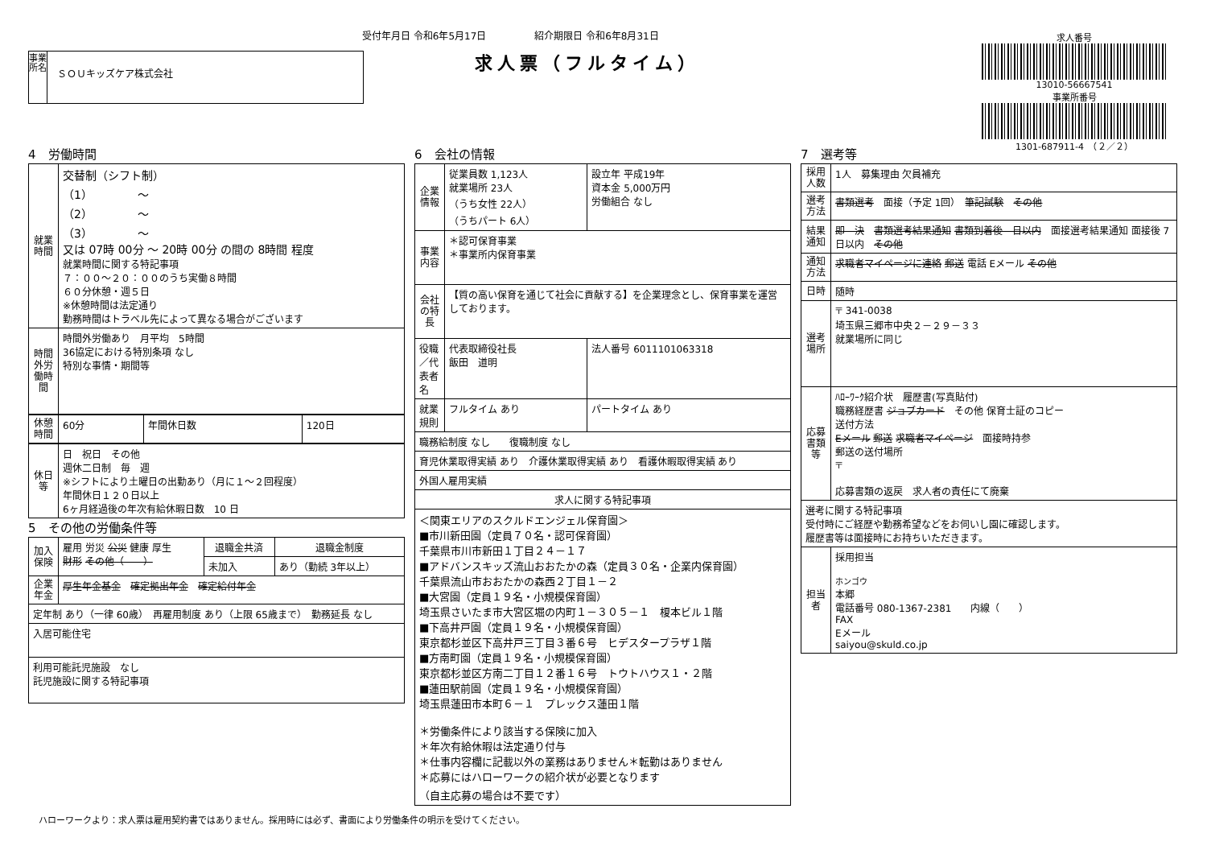受付年月日 令和6年5月17日　　　　　紹介期限日 令和6年8月31日
求人票（フルタイム）
事業所名
ＳＯＵキッズケア株式会社
求人番号
13010-56667541
事業所番号
1301-687911-4　（２／２）
4　労働時間
| 就業時間 | 交替制（シフト制） （1） ～ （2） ～ （3） ～ 又は 07時 00分 ～ 20時 00分 の間の 8時間 程度 就業時間に関する特記事項 ７：００～２０：００のうち実働８時間 ６０分休憩・週５日 ※休憩時間は法定通り 勤務時間はトラベル先によって異なる場合がございます |
| 時間外労働時間 | 時間外労働あり 月平均 5時間 36協定における特別条項 なし 特別な事情・期間等 |
| 休憩時間 | 60分 | 年間休日数 | 120日 |
| 休日等 | 日 祝日 その他 週休二日制 毎 週 ※シフトにより土曜日の出勤あり（月に１～２回程度） 年間休日１２０日以上 6ヶ月経過後の年次有給休暇日数 10 日 |
5　その他の労働条件等
| 加入保険 | 雇用 労災 公災 健康 厚生 財形 その他（ ） | 退職金共済 | 退職金制度 |
| | | 未加入 | あり（勤続 3年以上） |
| 企業年金 | 厚生年金基金 確定拠出年金 確定給付年金 | | |
| 定年制 あり（一律 60歳） 再雇用制度 あり（上限 65歳まで） 勤務延長 なし | | | |
| 入居可能住宅 | | | |
| 利用可能託児施設 なし 託児施設に関する特記事項 | | | |
6　会社の情報
| 企業情報 | 従業員数 1,123人 就業場所 23人 （うち女性 22人） （うちパート 6人） | 設立年 平成19年 資本金 5,000万円 労働組合 なし |
| 事業内容 | ＊認可保育事業 ＊事業所内保育事業 | |
| 会社の特長 | 【質の高い保育を通じて社会に貢献する】を企業理念とし、保育事業を運営しております。 | |
| 役職／代表者名 | 代表取締役社長 飯田 道明 | 法人番号 6011101063318 |
| 就業規則 | フルタイム あり | パートタイム あり |
| 職務給制度 なし 復職制度 なし | | |
| 育児休業取得実績 あり 介護休業取得実績 あり 看護休暇取得実績 あり | | |
| 外国人雇用実績 | | |
| 求人に関する特記事項 | | |
| ＜関東エリアのスクルドエンジェル保育園＞ ■市川新田園（定員７０名・認可保育園） 千葉県市川市新田１丁目２４－１７ ■アドバンスキッズ流山おおたかの森（定員３０名・企業内保育園） 千葉県流山市おおたかの森西２丁目１－２ ■大宮園（定員１９名・小規模保育園） 埼玉県さいたま市大宮区堀の内町１－３０５－１ 榎本ビル１階 ■下高井戸園（定員１９名・小規模保育園） 東京都杉並区下高井戸三丁目３番６号 ヒデスタープラザ１階 ■方南町園（定員１９名・小規模保育園） 東京都杉並区方南二丁目１２番１６号 トウトハウス１・２階 ■蓮田駅前園（定員１９名・小規模保育園） 埼玉県蓮田市本町６－１ プレックス蓮田１階 ＊労働条件により該当する保険に加入 ＊年次有給休暇は法定通り付与 ＊仕事内容欄に記載以外の業務はありません＊転勤はありません ＊応募にはハローワークの紹介状が必要となります （自主応募の場合は不要です） | | |
7　選考等
| 採用人数 | 1人 募集理由 欠員補充 |
| 選考方法 | 書類選考 面接（予定 1回） 筆記試験 その他 |
| 結果通知 | 即 決 書類選考結果通知 書類到着後 日以内 面接選考結果通知 面接後 7日以内 その他 |
| 通知方法 | 求職者マイページに連絡 郵送 電話 Eメール その他 |
| 日時 | 随時 |
| 選考場所 | 〒 341-0038 埼玉県三郷市中央２－２９－３３ 就業場所に同じ |
| 応募書類等 | ﾊﾛｰﾜｰｸ紹介状 履歴書(写真貼付) 職務経歴書 ジョブカード その他 保育士証のコピー 送付方法 Eメール 郵送 求職者マイページ 面接時持参 郵送の送付場所 〒 応募書類の返戻 求人者の責任にて廃棄 |
| 選考に関する特記事項 受付時にご経歴や勤務希望などをお伺いし園に確認します。 履歴書等は面接時にお持ちいただきます。 | |
| 担当者 | 採用担当 ホンゴウ 本郷 電話番号 080-1367-2381 内線（ ） FAX Eメール saiyou@skuld.co.jp |
ハローワークより：求人票は雇用契約書ではありません。採用時には必ず、書面により労働条件の明示を受けてください。